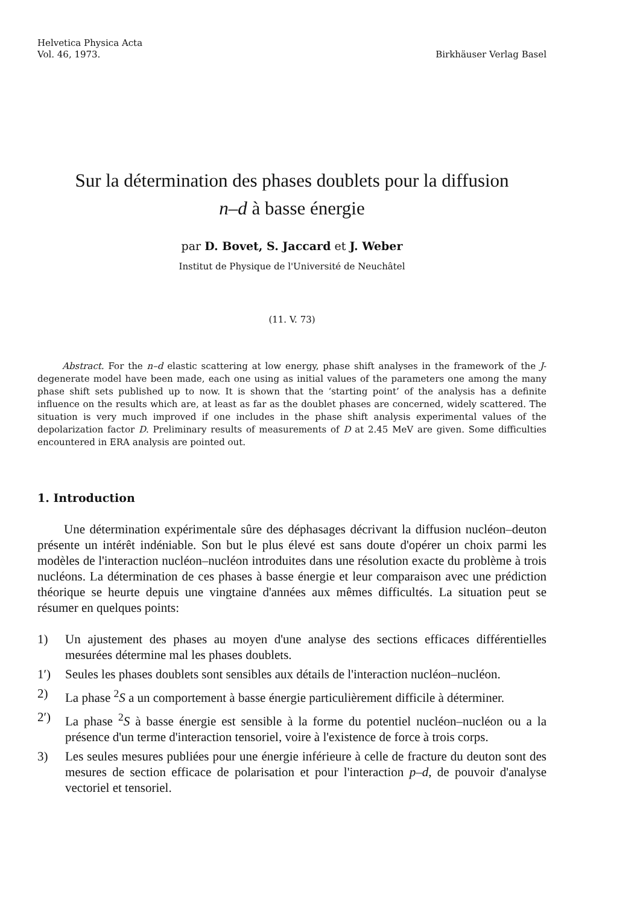Helvetica Physica Acta
Vol. 46, 1973.
Birkhäuser Verlag Basel
Sur la détermination des phases doublets pour la diffusion
n–d à basse énergie
par D. Bovet, S. Jaccard et J. Weber
Institut de Physique de l'Université de Neuchâtel
(11. V. 73)
Abstract. For the n–d elastic scattering at low energy, phase shift analyses in the framework of the J-degenerate model have been made, each one using as initial values of the parameters one among the many phase shift sets published up to now. It is shown that the ‘starting point’ of the analysis has a definite influence on the results which are, at least as far as the doublet phases are concerned, widely scattered. The situation is very much improved if one includes in the phase shift analysis experimental values of the depolarization factor D. Preliminary results of measurements of D at 2.45 MeV are given. Some difficulties encountered in ERA analysis are pointed out.
1. Introduction
Une détermination expérimentale sûre des déphasages décrivant la diffusion nucléon–deuton présente un intérêt indéniable. Son but le plus élevé est sans doute d'opérer un choix parmi les modèles de l'interaction nucléon–nucléon introduites dans une résolution exacte du problème à trois nucléons. La détermination de ces phases à basse énergie et leur comparaison avec une prédiction théorique se heurte depuis une vingtaine d'années aux mêmes difficultés. La situation peut se résumer en quelques points:
1) Un ajustement des phases au moyen d'une analyse des sections efficaces différentielles mesurées détermine mal les phases doublets.
1′) Seules les phases doublets sont sensibles aux détails de l'interaction nucléon–nucléon.
2) La phase <sup>2</sup>S a un comportement à basse énergie particulièrement difficile à déterminer.
2′) La phase <sup>2</sup>S à basse énergie est sensible à la forme du potentiel nucléon–nucléon ou a la présence d'un terme d'interaction tensoriel, voire à l'existence de force à trois corps.
3) Les seules mesures publiées pour une énergie inférieure à celle de fracture du deuton sont des mesures de section efficace de polarisation et pour l'interaction p–d, de pouvoir d'analyse vectoriel et tensoriel.